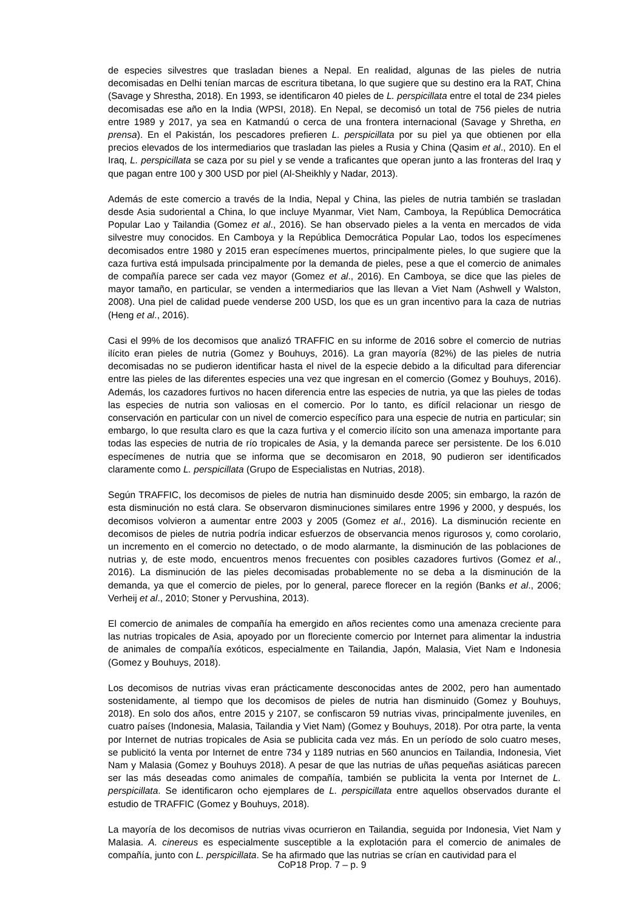de especies silvestres que trasladan bienes a Nepal. En realidad, algunas de las pieles de nutria decomisadas en Delhi tenían marcas de escritura tibetana, lo que sugiere que su destino era la RAT, China (Savage y Shrestha, 2018). En 1993, se identificaron 40 pieles de L. perspicillata entre el total de 234 pieles decomisadas ese año en la India (WPSI, 2018). En Nepal, se decomisó un total de 756 pieles de nutria entre 1989 y 2017, ya sea en Katmandú o cerca de una frontera internacional (Savage y Shretha, en prensa). En el Pakistán, los pescadores prefieren L. perspicillata por su piel ya que obtienen por ella precios elevados de los intermediarios que trasladan las pieles a Rusia y China (Qasim et al., 2010). En el Iraq, L. perspicillata se caza por su piel y se vende a traficantes que operan junto a las fronteras del Iraq y que pagan entre 100 y 300 USD por piel (Al-Sheikhly y Nadar, 2013).
Además de este comercio a través de la India, Nepal y China, las pieles de nutria también se trasladan desde Asia sudoriental a China, lo que incluye Myanmar, Viet Nam, Camboya, la República Democrática Popular Lao y Tailandia (Gomez et al., 2016). Se han observado pieles a la venta en mercados de vida silvestre muy conocidos. En Camboya y la República Democrática Popular Lao, todos los especímenes decomisados entre 1980 y 2015 eran especímenes muertos, principalmente pieles, lo que sugiere que la caza furtiva está impulsada principalmente por la demanda de pieles, pese a que el comercio de animales de compañía parece ser cada vez mayor (Gomez et al., 2016). En Camboya, se dice que las pieles de mayor tamaño, en particular, se venden a intermediarios que las llevan a Viet Nam (Ashwell y Walston, 2008). Una piel de calidad puede venderse 200 USD, los que es un gran incentivo para la caza de nutrias (Heng et al., 2016).
Casi el 99% de los decomisos que analizó TRAFFIC en su informe de 2016 sobre el comercio de nutrias ilícito eran pieles de nutria (Gomez y Bouhuys, 2016). La gran mayoría (82%) de las pieles de nutria decomisadas no se pudieron identificar hasta el nivel de la especie debido a la dificultad para diferenciar entre las pieles de las diferentes especies una vez que ingresan en el comercio (Gomez y Bouhuys, 2016). Además, los cazadores furtivos no hacen diferencia entre las especies de nutria, ya que las pieles de todas las especies de nutria son valiosas en el comercio. Por lo tanto, es difícil relacionar un riesgo de conservación en particular con un nivel de comercio específico para una especie de nutria en particular; sin embargo, lo que resulta claro es que la caza furtiva y el comercio ilícito son una amenaza importante para todas las especies de nutria de río tropicales de Asia, y la demanda parece ser persistente. De los 6.010 especímenes de nutria que se informa que se decomisaron en 2018, 90 pudieron ser identificados claramente como L. perspicillata (Grupo de Especialistas en Nutrias, 2018).
Según TRAFFIC, los decomisos de pieles de nutria han disminuido desde 2005; sin embargo, la razón de esta disminución no está clara. Se observaron disminuciones similares entre 1996 y 2000, y después, los decomisos volvieron a aumentar entre 2003 y 2005 (Gomez et al., 2016). La disminución reciente en decomisos de pieles de nutria podría indicar esfuerzos de observancia menos rigurosos y, como corolario, un incremento en el comercio no detectado, o de modo alarmante, la disminución de las poblaciones de nutrias y, de este modo, encuentros menos frecuentes con posibles cazadores furtivos (Gomez et al., 2016). La disminución de las pieles decomisadas probablemente no se deba a la disminución de la demanda, ya que el comercio de pieles, por lo general, parece florecer en la región (Banks et al., 2006; Verheij et al., 2010; Stoner y Pervushina, 2013).
El comercio de animales de compañía ha emergido en años recientes como una amenaza creciente para las nutrias tropicales de Asia, apoyado por un floreciente comercio por Internet para alimentar la industria de animales de compañía exóticos, especialmente en Tailandia, Japón, Malasia, Viet Nam e Indonesia (Gomez y Bouhuys, 2018).
Los decomisos de nutrias vivas eran prácticamente desconocidas antes de 2002, pero han aumentado sostenidamente, al tiempo que los decomisos de pieles de nutria han disminuido (Gomez y Bouhuys, 2018). En solo dos años, entre 2015 y 2107, se confiscaron 59 nutrias vivas, principalmente juveniles, en cuatro países (Indonesia, Malasia, Tailandia y Viet Nam) (Gomez y Bouhuys, 2018). Por otra parte, la venta por Internet de nutrias tropicales de Asia se publicita cada vez más. En un período de solo cuatro meses, se publicitó la venta por Internet de entre 734 y 1189 nutrias en 560 anuncios en Tailandia, Indonesia, Viet Nam y Malasia (Gomez y Bouhuys 2018). A pesar de que las nutrias de uñas pequeñas asiáticas parecen ser las más deseadas como animales de compañía, también se publicita la venta por Internet de L. perspicillata. Se identificaron ocho ejemplares de L. perspicillata entre aquellos observados durante el estudio de TRAFFIC (Gomez y Bouhuys, 2018).
La mayoría de los decomisos de nutrias vivas ocurrieron en Tailandia, seguida por Indonesia, Viet Nam y Malasia. A. cinereus es especialmente susceptible a la explotación para el comercio de animales de compañía, junto con L. perspicillata. Se ha afirmado que las nutrias se crían en cautividad para el
CoP18 Prop. 7 – p. 9